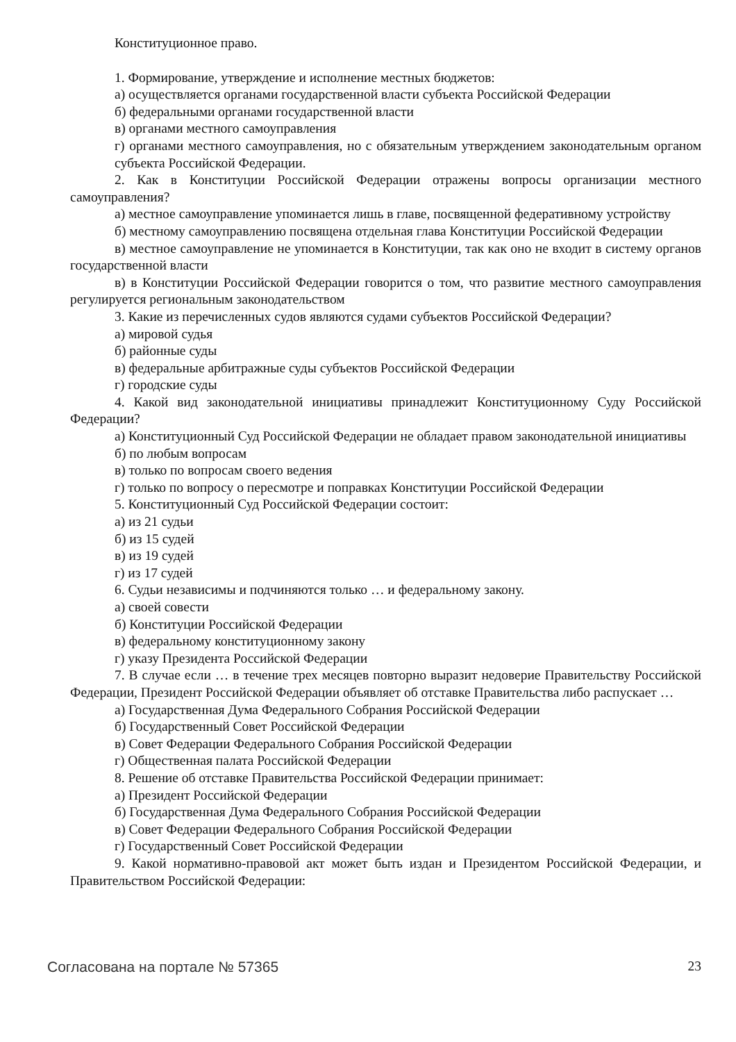Конституционное право.
1. Формирование, утверждение и исполнение местных бюджетов:
а) осуществляется органами государственной власти субъекта Российской Федерации
б) федеральными органами государственной власти
в) органами местного самоуправления
г) органами местного самоуправления, но с обязательным утверждением законодательным органом субъекта Российской Федерации.
2. Как в Конституции Российской Федерации отражены вопросы организации местного самоуправления?
а) местное самоуправление упоминается лишь в главе, посвященной федеративному устройству
б) местному самоуправлению посвящена отдельная глава Конституции Российской Федерации
в) местное самоуправление не упоминается в Конституции, так как оно не входит в систему органов государственной власти
в) в Конституции Российской Федерации говорится о том, что развитие местного самоуправления регулируется региональным законодательством
3. Какие из перечисленных судов являются судами субъектов Российской Федерации?
а) мировой судья
б) районные суды
в) федеральные арбитражные суды субъектов Российской Федерации
г) городские суды
4. Какой вид законодательной инициативы принадлежит Конституционному Суду Российской Федерации?
а) Конституционный Суд Российской Федерации не обладает правом законодательной инициативы
б) по любым вопросам
в) только по вопросам своего ведения
г) только по вопросу о пересмотре и поправках Конституции Российской Федерации
5. Конституционный Суд Российской Федерации состоит:
а) из 21 судьи
б) из 15 судей
в) из 19 судей
г) из 17 судей
6. Судьи независимы и подчиняются только … и федеральному закону.
а) своей совести
б) Конституции Российской Федерации
в) федеральному конституционному закону
г) указу Президента Российской Федерации
7. В случае если … в течение трех месяцев повторно выразит недоверие Правительству Российской Федерации, Президент Российской Федерации объявляет об отставке Правительства либо распускает …
а) Государственная Дума Федерального Собрания Российской Федерации
б) Государственный Совет Российской Федерации
в) Совет Федерации Федерального Собрания Российской Федерации
г) Общественная палата Российской Федерации
8. Решение об отставке Правительства Российской Федерации принимает:
а) Президент Российской Федерации
б) Государственная Дума Федерального Собрания Российской Федерации
в) Совет Федерации Федерального Собрания Российской Федерации
г) Государственный Совет Российской Федерации
9. Какой нормативно-правовой акт может быть издан и Президентом Российской Федерации, и Правительством Российской Федерации:
Согласована на портале № 57365 23